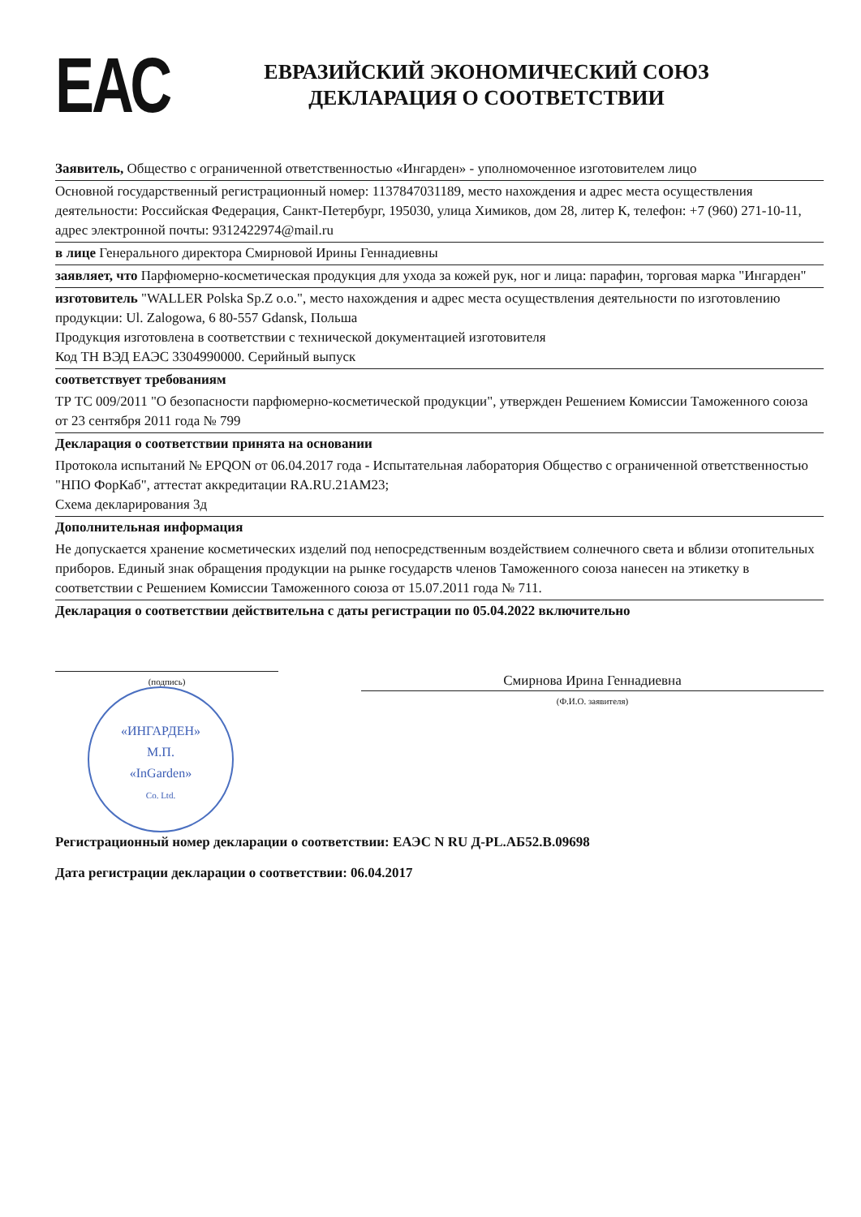ЕАС
ЕВРАЗИЙСКИЙ ЭКОНОМИЧЕСКИЙ СОЮЗ
ДЕКЛАРАЦИЯ О СООТВЕТСТВИИ
Заявитель, Общество с ограниченной ответственностью «Ингарден» - уполномоченное изготовителем лицо
Основной государственный регистрационный номер: 1137847031189, место нахождения и адрес места осуществления деятельности: Российская Федерация, Санкт-Петербург, 195030, улица Химиков, дом 28, литер К, телефон: +7 (960) 271-10-11, адрес электронной почты: 9312422974@mail.ru
в лице Генерального директора Смирновой Ирины Геннадиевны
заявляет, что Парфюмерно-косметическая продукция для ухода за кожей рук, ног и лица: парафин, торговая марка "Ингарден"
изготовитель "WALLER Polska Sp.Z o.o.", место нахождения и адрес места осуществления деятельности по изготовлению продукции: Ul. Zalogowa, 6 80-557 Gdansk, Польша
Продукция изготовлена в соответствии с технической документацией изготовителя
Код ТН ВЭД ЕАЭС 3304990000. Серийный выпуск
соответствует требованиям
ТР ТС 009/2011 "О безопасности парфюмерно-косметической продукции", утвержден Решением Комиссии Таможенного союза от 23 сентября 2011 года № 799
Декларация о соответствии принята на основании
Протокола испытаний № EPQON от 06.04.2017 года - Испытательная лаборатория Общество с ограниченной ответственностью "НПО ФорКаб", аттестат аккредитации RA.RU.21AM23;
Схема декларирования 3д
Дополнительная информация
Не допускается хранение косметических изделий под непосредственным воздействием солнечного света и вблизи отопительных приборов. Единый знак обращения продукции на рынке государств членов Таможенного союза нанесен на этикетку в соответствии с Решением Комиссии Таможенного союза от 15.07.2011 года № 711.
Декларация о соответствии действительна с даты регистрации по 05.04.2022 включительно
(подпись)
Смирнова Ирина Геннадиевна
(Ф.И.О. заявителя)
«ИНГАРДЕН»
М.П.
«InGarden»
Co. Ltd.
Регистрационный номер декларации о соответствии: ЕАЭС N RU Д-PL.АБ52.В.09698
Дата регистрации декларации о соответствии: 06.04.2017